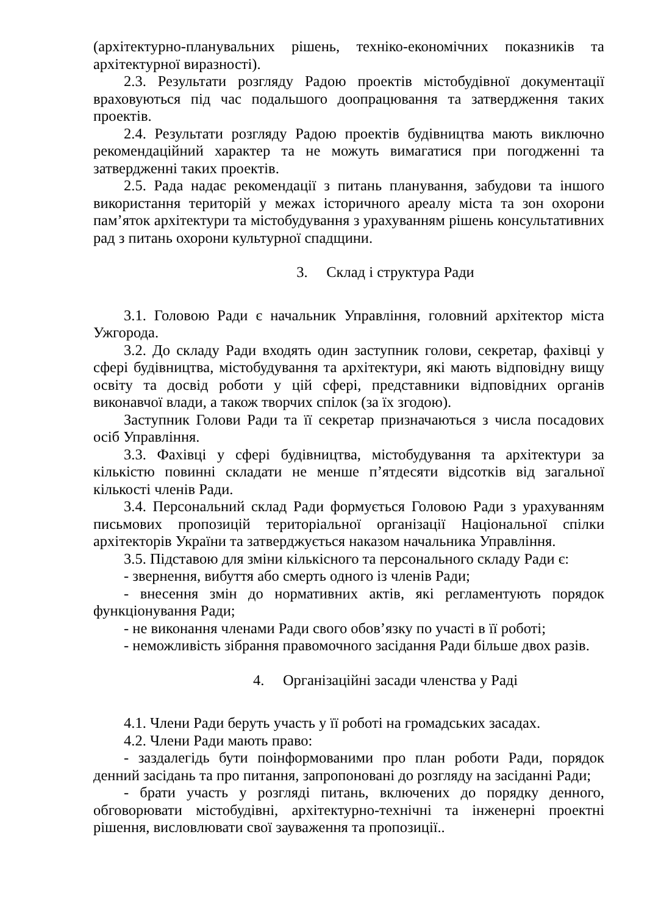(архітектурно-планувальних рішень, техніко-економічних показників та архітектурної виразності).
2.3. Результати розгляду Радою проектів містобудівної документації враховуються під час подальшого доопрацювання та затвердження таких проектів.
2.4. Результати розгляду Радою проектів будівництва мають виключно рекомендаційний характер та не можуть вимагатися при погодженні та затвердженні таких проектів.
2.5. Рада надає рекомендації з питань планування, забудови та іншого використання територій у межах історичного ареалу міста та зон охорони пам’яток архітектури та містобудування з урахуванням рішень консультативних рад з питань охорони культурної спадщини.
3. Склад і структура Ради
3.1. Головою Ради є начальник Управління, головний архітектор міста Ужгорода.
3.2. До складу Ради входять один заступник голови, секретар, фахівці у сфері будівництва, містобудування та архітектури, які мають відповідну вищу освіту та досвід роботи у цій сфері, представники відповідних органів виконавчої влади, а також творчих спілок (за їх згодою).
Заступник Голови Ради та її секретар призначаються з числа посадових осіб Управління.
3.3. Фахівці у сфері будівництва, містобудування та архітектури за кількістю повинні складати не менше п’ятдесяти відсотків від загальної кількості членів Ради.
3.4. Персональний склад Ради формується Головою Ради з урахуванням письмових пропозицій територіальної організації Національної спілки архітекторів України та затверджується наказом начальника Управління.
3.5. Підставою для зміни кількісного та персонального складу Ради є:
- звернення, вибуття або смерть одного із членів Ради;
- внесення змін до нормативних актів, які регламентують порядок функціонування Ради;
- не виконання членами Ради свого обов’язку по участі в її роботі;
- неможливість зібрання правомочного засідання Ради більше двох разів.
4. Організаційні засади членства у Раді
4.1. Члени Ради беруть участь у її роботі на громадських засадах.
4.2. Члени Ради мають право:
- заздалегідь бути поінформованими про план роботи Ради, порядок денний засідань та про питання, запропоновані до розгляду на засіданні Ради;
- брати участь у розгляді питань, включених до порядку денного, обговорювати містобудівні, архітектурно-технічні та інженерні проектні рішення, висловлювати свої зауваження та пропозиції..